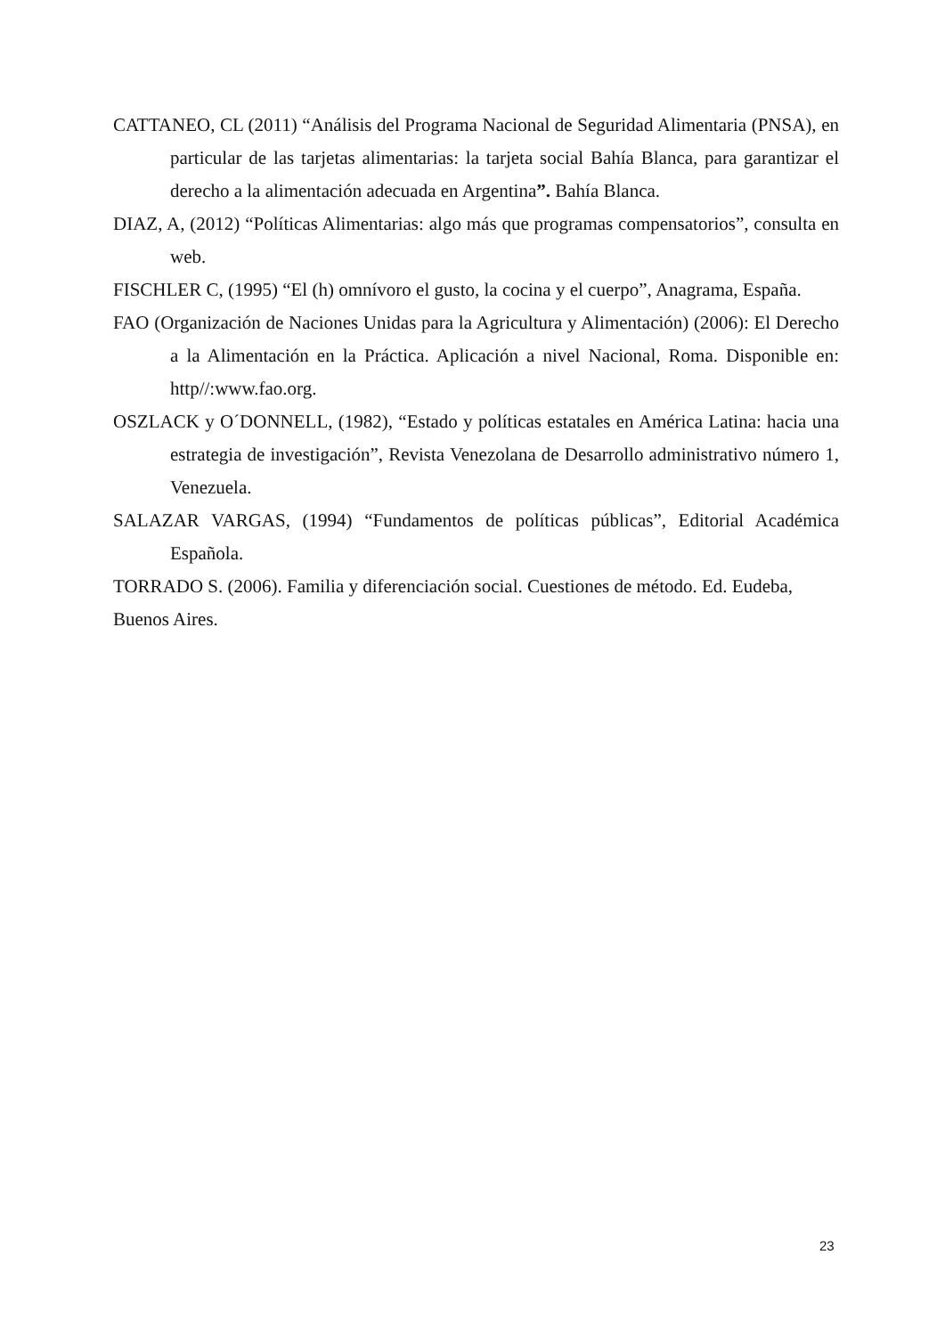CATTANEO, CL (2011) “Análisis del Programa Nacional de Seguridad Alimentaria (PNSA), en particular de las tarjetas alimentarias: la tarjeta social Bahía Blanca, para garantizar el derecho a la alimentación adecuada en Argentina”. Bahía Blanca.
DIAZ, A, (2012) “Políticas Alimentarias: algo más que programas compensatorios”, consulta en web.
FISCHLER C, (1995) “El (h) omnívoro el gusto, la cocina y el cuerpo”, Anagrama, España.
FAO (Organización de Naciones Unidas para la Agricultura y Alimentación) (2006): El Derecho a la Alimentación en la Práctica. Aplicación a nivel Nacional, Roma. Disponible en: http//:www.fao.org.
OSZLACK y O´DONNELL, (1982), “Estado y políticas estatales en América Latina: hacia una estrategia de investigación”, Revista Venezolana de Desarrollo administrativo número 1, Venezuela.
SALAZAR VARGAS, (1994) “Fundamentos de políticas públicas”, Editorial Académica Española.
TORRADO S. (2006). Familia y diferenciación social. Cuestiones de método. Ed. Eudeba, Buenos Aires.
23